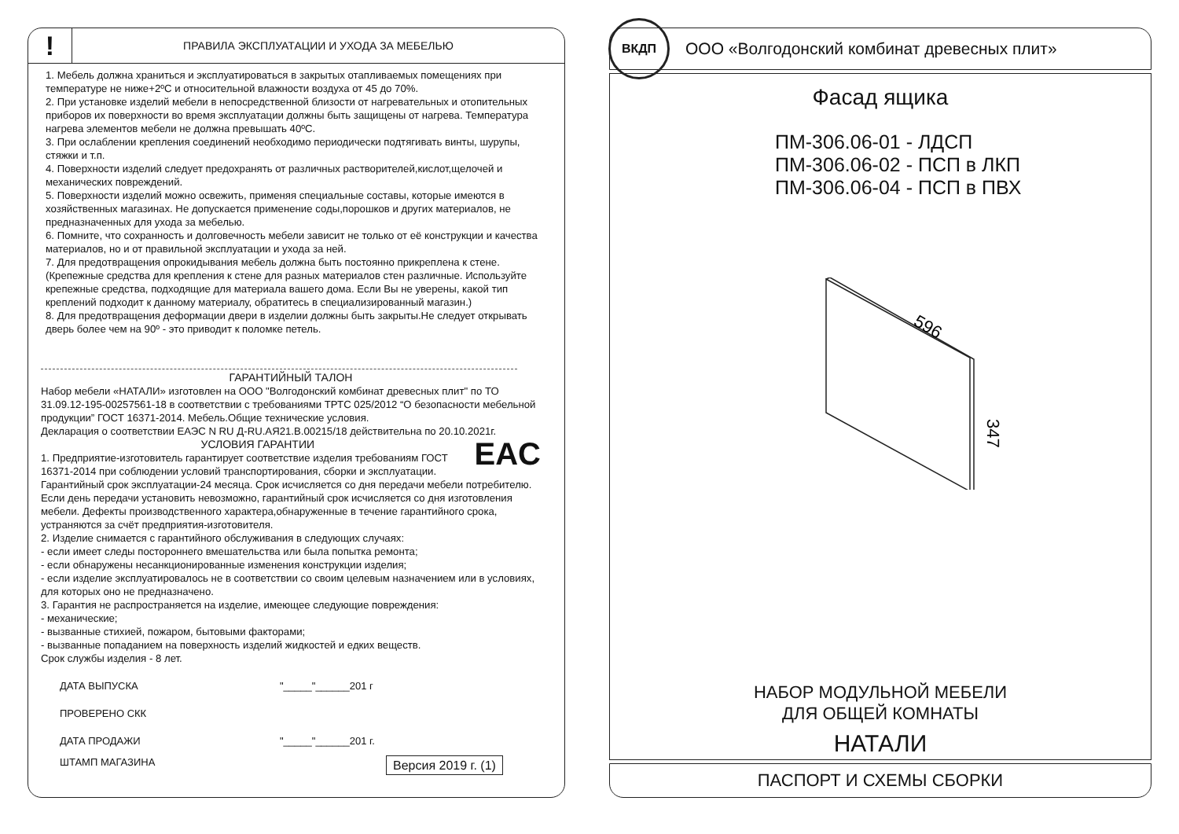!
ПРАВИЛА ЭКСПЛУАТАЦИИ И УХОДА ЗА МЕБЕЛЬЮ
1. Мебель должна храниться и эксплуатироваться в закрытых отапливаемых помещениях при температуре не ниже+2ºС и относительной влажности воздуха от 45 до 70%.
2. При установке изделий мебели в непосредственной близости от нагревательных и отопительных приборов их поверхности во время эксплуатации должны быть защищены от нагрева. Температура нагрева элементов мебели не должна превышать 40ºС.
3. При ослаблении крепления соединений необходимо периодически подтягивать винты, шурупы, стяжки и т.п.
4. Поверхности изделий следует предохранять от различных растворителей,кислот,щелочей и механических повреждений.
5. Поверхности изделий можно освежить, применяя специальные составы, которые имеются в хозяйственных магазинах. Не допускается применение соды,порошков и других материалов, не предназначенных для ухода за мебелью.
6. Помните, что сохранность и долговечность мебели зависит не только от её конструкции и качества материалов, но и от правильной эксплуатации и ухода за ней.
7. Для предотвращения опрокидывания мебель должна быть постоянно прикреплена к стене. (Крепежные средства для крепления к стене для разных материалов стен различные. Используйте крепежные средства, подходящие для материала вашего дома. Если Вы не уверены, какой тип креплений подходит к данному материалу, обратитесь в специализированный магазин.)
8. Для предотвращения деформации двери в изделии должны быть закрыты.Не следует открывать дверь более чем на 90º - это приводит к поломке петель.
ГАРАНТИЙНЫЙ ТАЛОН
Набор мебели «НАТАЛИ» изготовлен на ООО "Волгодонский комбинат древесных плит" по ТО 31.09.12-195-00257561-18 в соответствии с требованиями ТРТС 025/2012 “О безопасности мебельной продукции” ГОСТ 16371-2014. Мебель.Общие технические условия.
Декларация о соответствии ЕАЭС N RU Д-RU.АЯ21.В.00215/18 действительна по 20.10.2021г.
УСЛОВИЯ ГАРАНТИИ EAC
1. Предприятие-изготовитель гарантирует соответствие изделия требованиям ГОСТ 16371-2014 при соблюдении условий транспортирования, сборки и эксплуатации. Гарантийный срок эксплуатации-24 месяца. Срок исчисляется со дня передачи мебели потребителю. Если день передачи установить невозможно, гарантийный срок исчисляется со дня изготовления мебели. Дефекты производственного характера,обнаруженные в течение гарантийного срока, устраняются за счёт предприятия-изготовителя.
2. Изделие снимается с гарантийного обслуживания в следующих случаях:
- если имеет следы постороннего вмешательства или была попытка ремонта;
- если обнаружены несанкционированные изменения конструкции изделия;
- если изделие эксплуатировалось не в соответствии со своим целевым назначением или в условиях, для которых оно не предназначено.
3. Гарантия не распространяется на изделие, имеющее следующие повреждения:
- механические;
- вызванные стихией, пожаром, бытовыми факторами;
- вызванные попаданием на поверхность изделий жидкостей и едких веществ.
Срок службы изделия - 8 лет.
ДАТА ВЫПУСКА "_____"______201 г
ПРОВЕРЕНО СКК
ДАТА ПРОДАЖИ "_____"______201 г.
ШТАМП МАГАЗИНА Версия 2019 г. (1)
ВКДП
ООО «Волгодонский комбинат древесных плит»
Фасад ящика
ПМ-306.06-01 - ЛДСП
ПМ-306.06-02 - ПСП в ЛКП
ПМ-306.06-04 - ПСП в ПВХ
596
347
НАБОР МОДУЛЬНОЙ МЕБЕЛИ
ДЛЯ ОБЩЕЙ КОМНАТЫ
НАТАЛИ
ПАСПОРТ И СХЕМЫ СБОРКИ